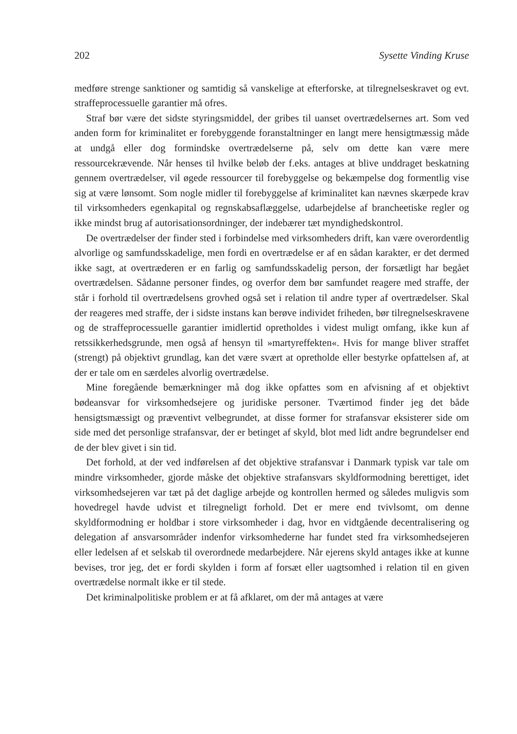202 Sysette Vinding Kruse
medføre strenge sanktioner og samtidig så vanskelige at efterforske, at tilregnelseskravet og evt. straffeprocessuelle garantier må ofres.
Straf bør være det sidste styringsmiddel, der gribes til uanset overtrædelsernes art. Som ved anden form for kriminalitet er forebyggende foranstaltninger en langt mere hensigtmæssig måde at undgå eller dog formindske overtrædelserne på, selv om dette kan være mere ressourcekrævende. Når henses til hvilke beløb der f.eks. antages at blive unddraget beskatning gennem overtrædelser, vil øgede ressourcer til forebyggelse og bekæmpelse dog formentlig vise sig at være lønsomt. Som nogle midler til forebyggelse af kriminalitet kan nævnes skærpede krav til virksomheders egenkapital og regnskabsaflæggelse, udarbejdelse af brancheetiske regler og ikke mindst brug af autorisationsordninger, der indebærer tæt myndighedskontrol.
De overtrædelser der finder sted i forbindelse med virksomheders drift, kan være overordentlig alvorlige og samfundsskadelige, men fordi en overtrædelse er af en sådan karakter, er det dermed ikke sagt, at overtræderen er en farlig og samfundsskadelig person, der forsætligt har begået overtrædelsen. Sådanne personer findes, og overfor dem bør samfundet reagere med straffe, der står i forhold til overtrædelsens grovhed også set i relation til andre typer af overtrædelser. Skal der reageres med straffe, der i sidste instans kan berøve individet friheden, bør tilregnelseskravene og de straffeprocessuelle garantier imidlertid opretholdes i videst muligt omfang, ikke kun af retssikkerhedsgrunde, men også af hensyn til »martyreffekten«. Hvis for mange bliver straffet (strengt) på objektivt grundlag, kan det være svært at opretholde eller bestyrke opfattelsen af, at der er tale om en særdeles alvorlig overtrædelse.
Mine foregående bemærkninger må dog ikke opfattes som en afvisning af et objektivt bødeansvar for virksomhedsejere og juridiske personer. Tværtimod finder jeg det både hensigtsmæssigt og præventivt velbegrundet, at disse former for strafansvar eksisterer side om side med det personlige strafansvar, der er betinget af skyld, blot med lidt andre begrundelser end de der blev givet i sin tid.
Det forhold, at der ved indførelsen af det objektive strafansvar i Danmark typisk var tale om mindre virksomheder, gjorde måske det objektive strafansvars skyldformodning berettiget, idet virksomhedsejeren var tæt på det daglige arbejde og kontrollen hermed og således muligvis som hovedregel havde udvist et tilregneligt forhold. Det er mere end tvivlsomt, om denne skyldformodning er holdbar i store virksomheder i dag, hvor en vidtgående decentralisering og delegation af ansvarsområder indenfor virksomhederne har fundet sted fra virksomhedsejeren eller ledelsen af et selskab til overordnede medarbejdere. Når ejerens skyld antages ikke at kunne bevises, tror jeg, det er fordi skylden i form af forsæt eller uagtsomhed i relation til en given overtrædelse normalt ikke er til stede.
Det kriminalpolitiske problem er at få afklaret, om der må antages at være